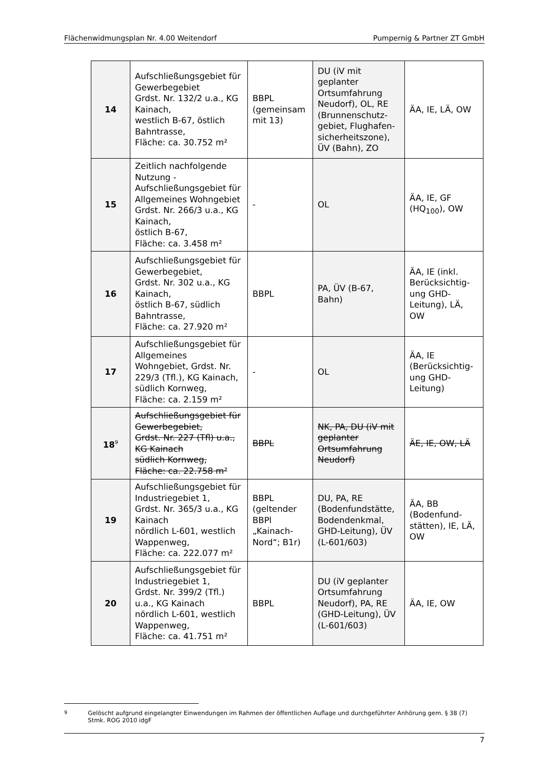Flächenwidmungsplan Nr. 4.00 Weitendorf Pumpernig & Partner ZT GmbH
| 14 | Aufschließungsgebiet für Gewerbegebiet Grdst. Nr. 132/2 u.a., KG Kainach, westlich B-67, östlich Bahntrasse, Fläche: ca. 30.752 m² | BBPL (gemeinsam mit 13) | DU (iV mit geplanter Ortsumfahrung Neudorf), OL, RE (Brunnenschutz-gebiet, Flughafen-sicherheitszone), ÜV (Bahn), ZO | ÄA, IE, LÄ, OW |
| 15 | Zeitlich nachfolgende Nutzung - Aufschließungsgebiet für Allgemeines Wohngebiet Grdst. Nr. 266/3 u.a., KG Kainach, östlich B-67, Fläche: ca. 3.458 m² | - | OL | ÄA, IE, GF (HQ<sub>100</sub>), OW |
| 16 | Aufschließungsgebiet für Gewerbegebiet, Grdst. Nr. 302 u.a., KG Kainach, östlich B-67, südlich Bahntrasse, Fläche: ca. 27.920 m² | BBPL | PA, ÜV (B-67, Bahn) | ÄA, IE (inkl. Berücksichtig-ung GHD-Leitung), LÄ, OW |
| 17 | Aufschließungsgebiet für Allgemeines Wohngebiet, Grdst. Nr. 229/3 (Tfl.), KG Kainach, südlich Kornweg, Fläche: ca. 2.159 m² | - | OL | ÄA, IE (Berücksichtig-ung GHD-Leitung) |
| 18<sup>9</sup> | Aufschließungsgebiet für Gewerbegebiet, Grdst. Nr. 227 (Tfl) u.a., KG Kainach südlich Kornweg, Fläche: ca. 22.758 m² | BBPL | NK, PA, DU (iV mit geplanter Ortsumfahrung Neudorf) | ÄE, IE, OW, LÄ |
| 19 | Aufschließungsgebiet für Industriegebiet 1, Grdst. Nr. 365/3 u.a., KG Kainach nördlich L-601, westlich Wappenweg, Fläche: ca. 222.077 m² | BBPL (geltender BBPl „Kainach-Nord“; B1r) | DU, PA, RE (Bodenfundstätte, Bodendenkmal, GHD-Leitung), ÜV (L-601/603) | ÄA, BB (Bodenfund-stätten), IE, LÄ, OW |
| 20 | Aufschließungsgebiet für Industriegebiet 1, Grdst. Nr. 399/2 (Tfl.) u.a., KG Kainach nördlich L-601, westlich Wappenweg, Fläche: ca. 41.751 m² | BBPL | DU (iV geplanter Ortsumfahrung Neudorf), PA, RE (GHD-Leitung), ÜV (L-601/603) | ÄA, IE, OW |
<sup>9</sup> Gelöscht aufgrund eingelangter Einwendungen im Rahmen der öffentlichen Auflage und durchgeführter Anhörung gem. § 38 (7) Stmk. ROG 2010 idgF
7